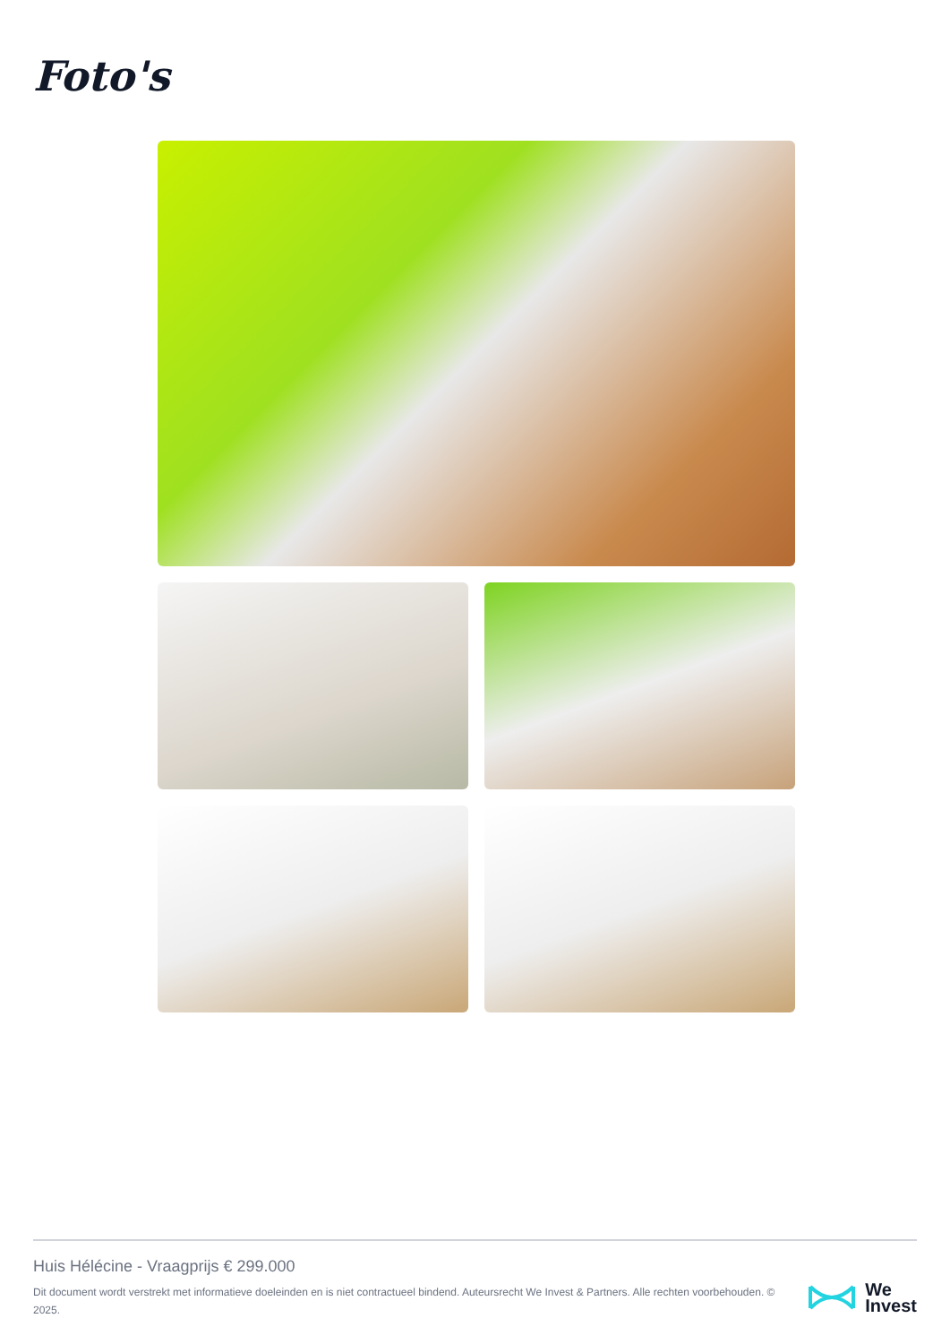Foto's
Huis Hélécine - Vraagprijs € 299.000
Dit document wordt verstrekt met informatieve doeleinden en is niet contractueel bindend. Auteursrecht We Invest & Partners. Alle rechten voorbehouden. © 2025.
We
Invest